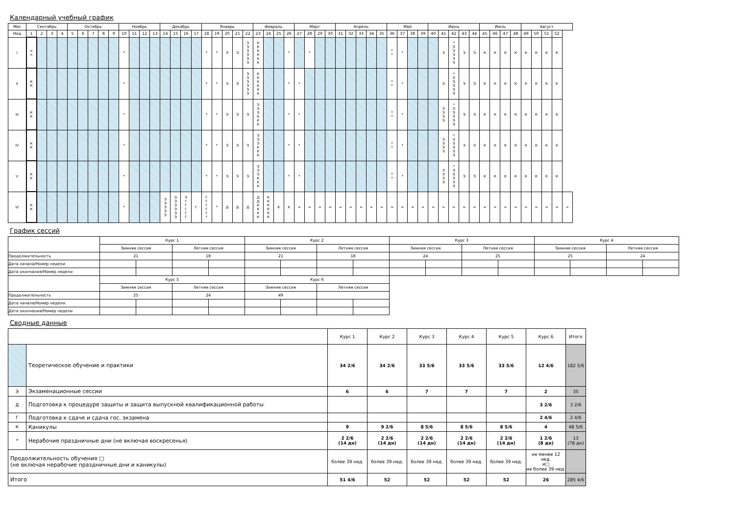Календарный учебный график
| Мес | Сентябрь | | | | Октябрь | | | | | Ноябрь | | | | Декабрь | | | | Январь | | | | | Февраль | | | | Март | | | | Апрель | | | | | Май | | | | Июнь | | | | | Июль | | | | Август | | | | |
| Нед | 1 | 2 | 3 | 4 | 5 | 6 | 7 | 8 | 9 | 10 | 11 | 12 | 13 | 14 | 15 | 16 | 17 | 18 | 19 | 20 | 21 | 22 | 23 | 24 | 25 | 26 | 27 | 28 | 29 | 30 | 31 | 32 | 33 | 34 | 35 | 36 | 37 | 38 | 39 | 40 | 41 | 42 | 43 | 44 | 45 | 46 | 47 | 48 | 49 | 50 | 51 | 52 | |
| I | = = | | | | | | | | | * | | | | | | | | * | * | Э | Э | Э Э Э Э Э Э | К К К К К К | | | * | | * | | | | | | | | * * | * | | | | Э | * Э Э Э Э Э | Э | Э | К | К | К | К | К | К | К | К | |
| II | К К | | | | | | | | | * | | | | | | | | * | * | Э | Э | Э Э Э Э Э Э | К К К К К К | | | * | * | | | | | | | | | * * | * | | | | Э | * Э Э Э Э Э | Э | Э | К | К | К | К | К | К | К | К | |
| III | К К | | | | | | | | | * | | | | | | | | * | * | Э | Э | Э | Э Э Э К К К | | | * | * | | | | | | | | | * * | * | | | | Э Э Э Э | * Э Э Э Э Э | Э | Э | К | К | К | К | К | К | К | К | |
| IV | К К | | | | | | | | | * | | | | | | | | * | * | Э | Э | Э | Э Э Э К К К | | | * | * | | | | | | | | | * * | * | | | | Э Э Э Э | * Э Э Э Э Э | Э | Э | К | К | К | К | К | К | К | К | |
| V | К К | | | | | | | | | * | | | | | | | | * | * | Э | Э | Э | Э Э Э К К К | | | * | * | | | | | | | | | * * | * | | | | Э Э Э Э | * Э Э Э Э Э | Э | Э | К | К | К | К | К | К | К | К | |
| VI | К К | | | | | | | | | * | | | | Э Э Э Э Э | Э Э Э Э Э Э | Э Г Г Г Г Г | Г | Г Г Г Г Г * | * | Д | Д | Д | Д Д К К К К | К К К К К К | К | К | = | = | = | = | = | = | = | = | = | = | = | = | = | = | = | = | = | = | = | = | = | = | = | = | = | = | = |
График сессий
| | Курс 1 | | | | Курс 2 | | | | Курс 3 | | | | Курс 4 | | | |
| | Зимняя сессия | | Летняя сессия | | Зимняя сессия | | Летняя сессия | | Зимняя сессия | | Летняя сессия | | Зимняя сессия | | Летняя сессия | |
| Продолжительность | 21 | | 18 | | 21 | | 18 | | 24 | | 25 | | 25 | | 24 | |
| Дата начала/Номер недели | | | | | | | | | | | | | | | | |
| Дата окончания/Номер недели | | | | | | | | | | | | | | | | |
| | Курс 5 | | | | Курс 6 | | | | | | | | | | | |
| | Зимняя сессия | | Летняя сессия | | Зимняя сессия | | Летняя сессия | | | | | | | | | |
| Продолжительность | 25 | | 24 | | 49 | | | | | | | | | | | |
| Дата начала/Номер недели | | | | | | | | | | | | | | | | |
| Дата окончания/Номер недели | | | | | | | | | | | | | | | | |
Сводные данные
| | | Курс 1 | Курс 2 | Курс 3 | Курс 4 | Курс 5 | Курс 6 | Итого |
| | Теоретическое обучение и практики | 34 2/6 | 34 2/6 | 33 5/6 | 33 5/6 | 33 5/6 | 12 4/6 | 182 5/6 |
| Э | Экзаменационные сессии | 6 | 6 | 7 | 7 | 7 | 2 | 35 |
| Д | Подготовка к процедуре защиты и защита выпускной квалификационной работы | | | | | | 3 2/6 | 3 2/6 |
| Г | Подготовка к сдаче и сдача гос. экзамена | | | | | | 2 4/6 | 2 4/6 |
| К | Каникулы | 9 | 9 2/6 | 8 5/6 | 8 5/6 | 8 5/6 | 4 | 48 5/6 |
| * | Нерабочие праздничные дни (не включая воскресенья) | 2 2/6 (14 дн) | 2 2/6 (14 дн) | 2 2/6 (14 дн) | 2 2/6 (14 дн) | 2 2/6 (14 дн) | 1 2/6 (8 дн) | 13 (78 дн) |
| Продолжительность обучения □ (не включая нерабочие праздничные дни и каникулы) | | более 39 нед. | более 39 нед. | более 39 нед. | более 39 нед. | более 39 нед. | не менее 12 нед. и□ не более 39 нед. | |
| Итого | | 51 4/6 | 52 | 52 | 52 | 52 | 26 | 285 4/6 |